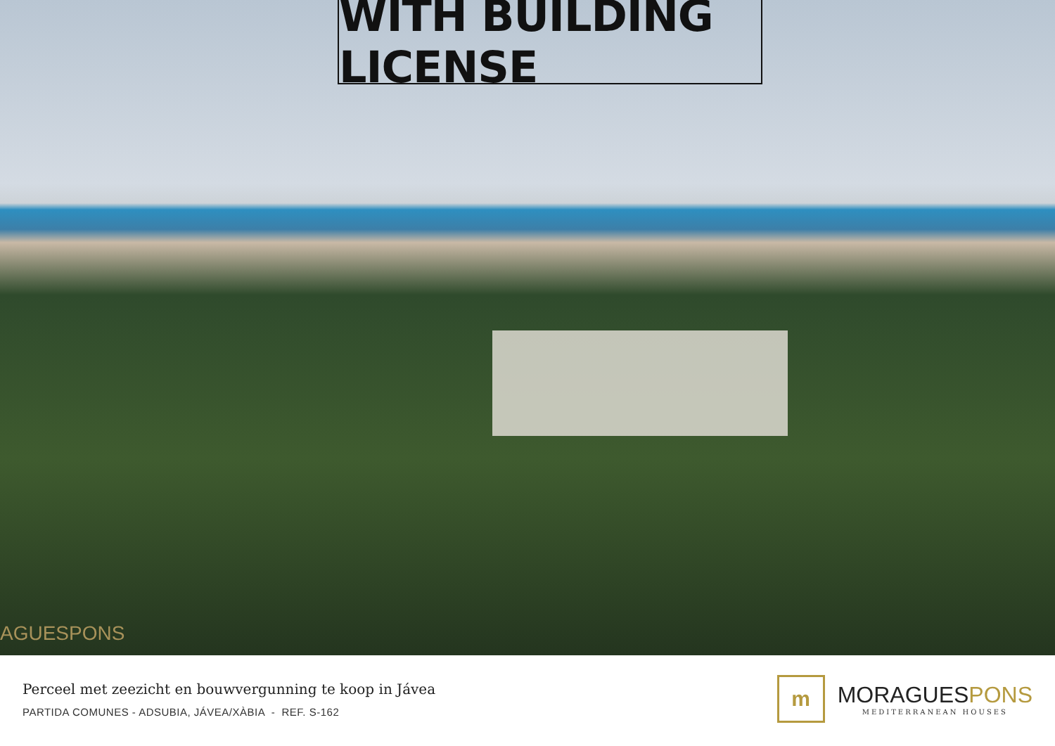WITH BUILDING LICENSE
AGUESPONS
Perceel met zeezicht en bouwvergunning te koop in Jávea
PARTIDA COMUNES - ADSUBIA, JÁVEA/XÀBIA - REF. S-162
m
MORAGUESPONS
MEDITERRANEAN HOUSES